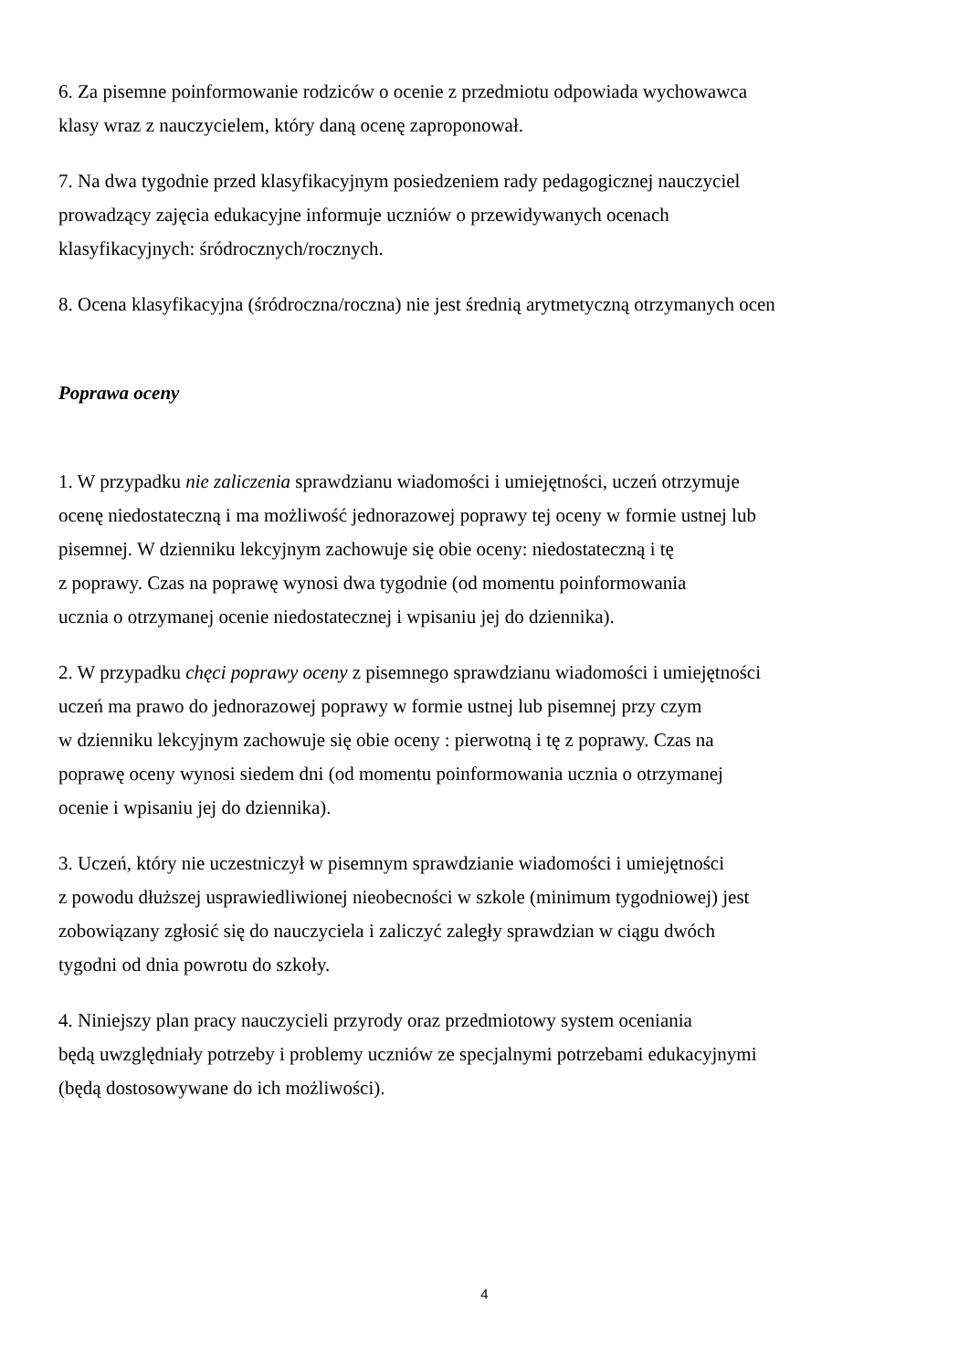6. Za pisemne poinformowanie rodziców o ocenie z przedmiotu odpowiada wychowawca
klasy wraz z nauczycielem, który daną ocenę zaproponował.
7. Na dwa tygodnie przed klasyfikacyjnym posiedzeniem rady pedagogicznej nauczyciel
prowadzący zajęcia edukacyjne informuje uczniów o przewidywanych ocenach
klasyfikacyjnych: śródrocznych/rocznych.
8. Ocena klasyfikacyjna (śródroczna/roczna) nie jest średnią arytmetyczną otrzymanych ocen
Poprawa oceny
1. W przypadku nie zaliczenia sprawdzianu wiadomości i umiejętności, uczeń otrzymuje
ocenę niedostateczną i ma możliwość jednorazowej poprawy tej oceny w formie ustnej lub
pisemnej. W dzienniku lekcyjnym zachowuje się obie oceny: niedostateczną i tę
z poprawy. Czas na poprawę wynosi dwa tygodnie (od momentu poinformowania
ucznia o otrzymanej ocenie niedostatecznej i wpisaniu jej do dziennika).
2. W przypadku chęci poprawy oceny z pisemnego sprawdzianu wiadomości i umiejętności
uczeń ma prawo do jednorazowej poprawy w formie ustnej lub pisemnej przy czym
w dzienniku lekcyjnym zachowuje się obie oceny : pierwotną i tę z poprawy. Czas na
poprawę oceny wynosi siedem dni (od momentu poinformowania ucznia o otrzymanej
ocenie i wpisaniu jej do dziennika).
3. Uczeń, który nie uczestniczył w pisemnym sprawdzianie wiadomości i umiejętności
z powodu dłuższej usprawiedliwionej nieobecności w szkole (minimum tygodniowej) jest
zobowiązany zgłosić się do nauczyciela i zaliczyć zaległy sprawdzian w ciągu dwóch
tygodni od dnia powrotu do szkoły.
4. Niniejszy plan pracy nauczycieli przyrody oraz przedmiotowy system oceniania
będą uwzględniały potrzeby i problemy uczniów ze specjalnymi potrzebami edukacyjnymi
(będą dostosowywane do ich możliwości).
4